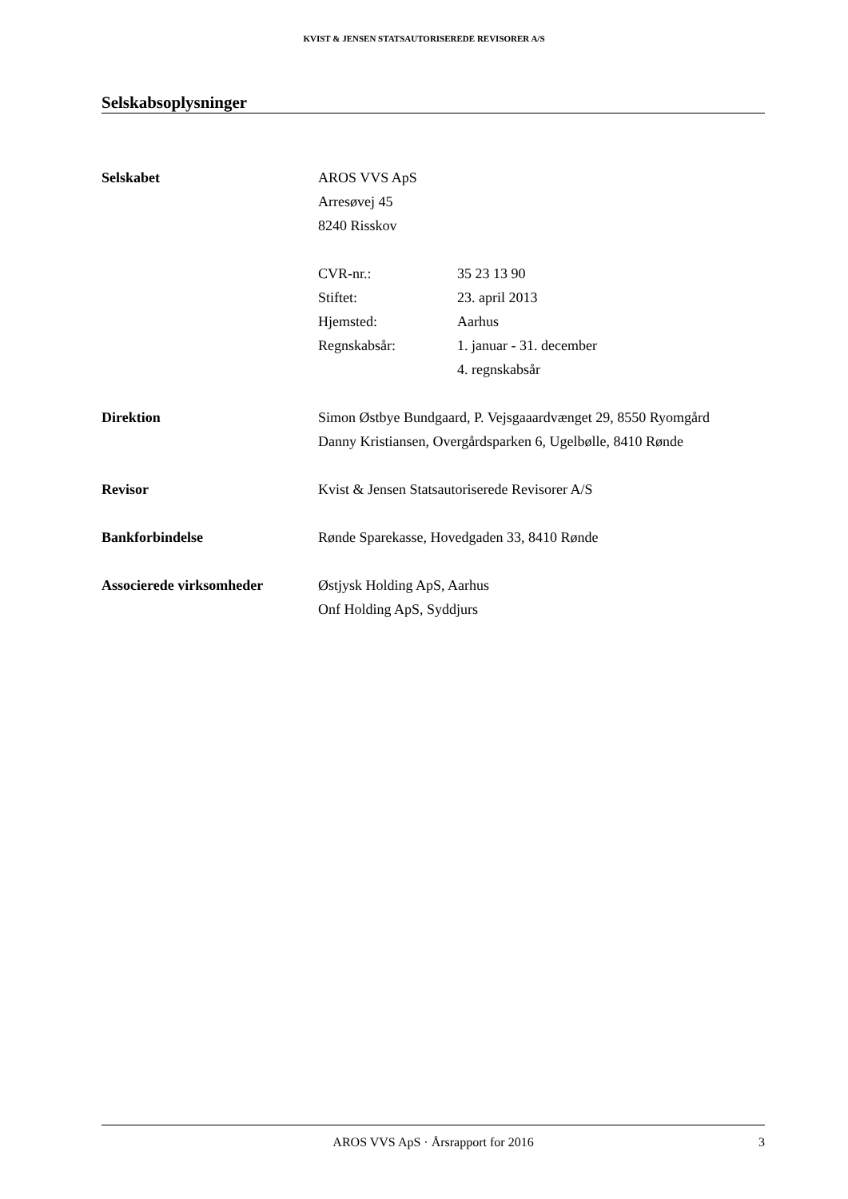KVIST & JENSEN STATSAUTORISEREDE REVISORER A/S
Selskabsoplysninger
Selskabet AROS VVS ApS
Arresøvej 45
8240 Risskov
CVR-nr.: 35 23 13 90
Stiftet: 23. april 2013
Hjemsted: Aarhus
Regnskabsår: 1. januar - 31. december
4. regnskabsår
Direktion Simon Østbye Bundgaard, P. Vejsgaaardvænget 29, 8550 Ryomgård
Danny Kristiansen, Overgårdsparken 6, Ugelbølle, 8410 Rønde
Revisor Kvist & Jensen Statsautoriserede Revisorer A/S
Bankforbindelse Rønde Sparekasse, Hovedgaden 33, 8410 Rønde
Associerede virksomheder Østjysk Holding ApS, Aarhus
Onf Holding ApS, Syddjurs
AROS VVS ApS · Årsrapport for 2016 3